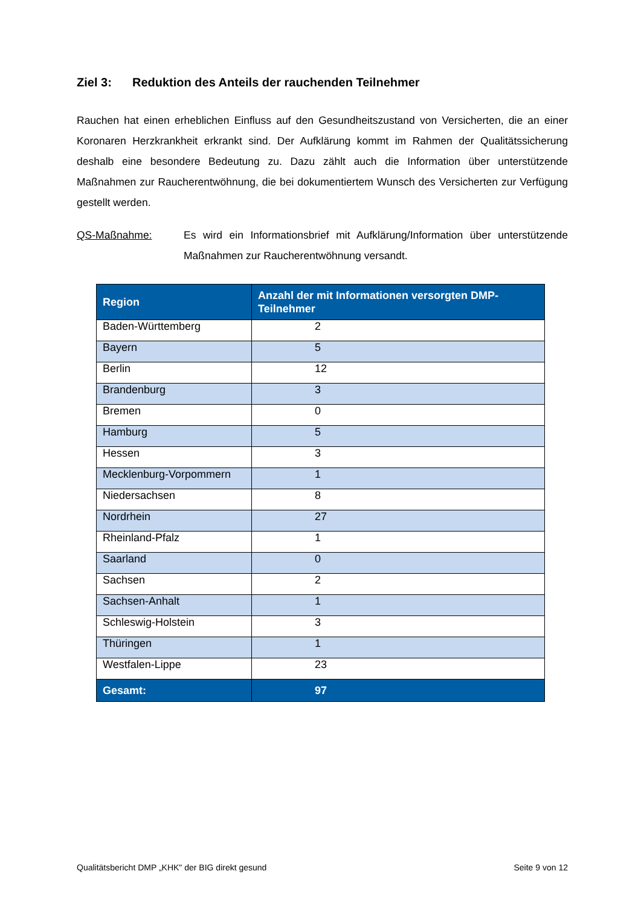Ziel 3: Reduktion des Anteils der rauchenden Teilnehmer
Rauchen hat einen erheblichen Einfluss auf den Gesundheitszustand von Versicherten, die an einer Koronaren Herzkrankheit erkrankt sind. Der Aufklärung kommt im Rahmen der Qualitätssicherung deshalb eine besondere Bedeutung zu. Dazu zählt auch die Information über unterstützende Maßnahmen zur Raucherentwöhnung, die bei dokumentiertem Wunsch des Versicherten zur Verfügung gestellt werden.
QS-Maßnahme: Es wird ein Informationsbrief mit Aufklärung/Information über unterstützende Maßnahmen zur Raucherentwöhnung versandt.
| Region | Anzahl der mit Informationen versorgten DMP-Teilnehmer |
| --- | --- |
| Baden-Württemberg | 2 |
| Bayern | 5 |
| Berlin | 12 |
| Brandenburg | 3 |
| Bremen | 0 |
| Hamburg | 5 |
| Hessen | 3 |
| Mecklenburg-Vorpommern | 1 |
| Niedersachsen | 8 |
| Nordrhein | 27 |
| Rheinland-Pfalz | 1 |
| Saarland | 0 |
| Sachsen | 2 |
| Sachsen-Anhalt | 1 |
| Schleswig-Holstein | 3 |
| Thüringen | 1 |
| Westfalen-Lippe | 23 |
| Gesamt: | 97 |
Qualitätsbericht DMP „KHK" der BIG direkt gesund Seite 9 von 12